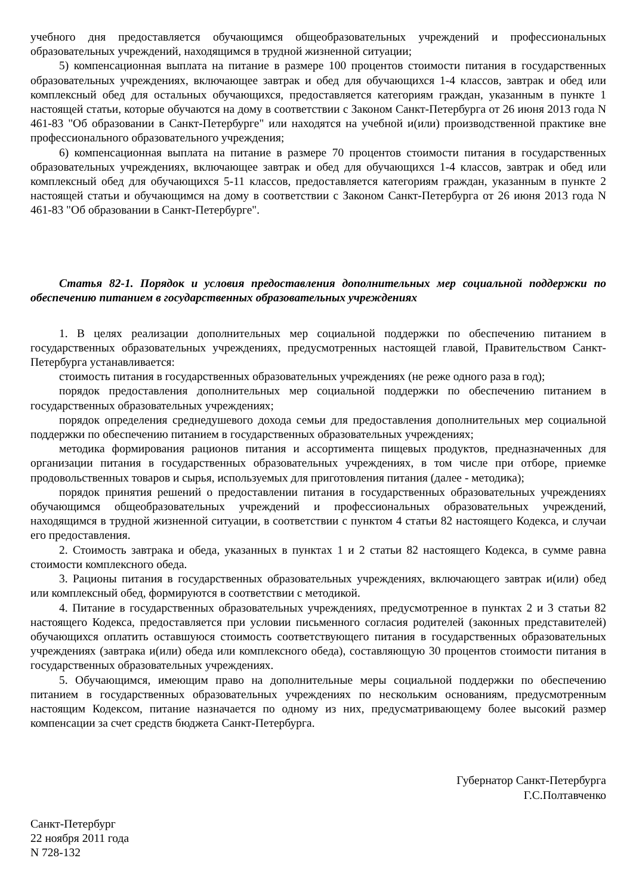учебного дня предоставляется обучающимся общеобразовательных учреждений и профессиональных образовательных учреждений, находящимся в трудной жизненной ситуации;
5) компенсационная выплата на питание в размере 100 процентов стоимости питания в государственных образовательных учреждениях, включающее завтрак и обед для обучающихся 1-4 классов, завтрак и обед или комплексный обед для остальных обучающихся, предоставляется категориям граждан, указанным в пункте 1 настоящей статьи, которые обучаются на дому в соответствии с Законом Санкт-Петербурга от 26 июня 2013 года N 461-83 "Об образовании в Санкт-Петербурге" или находятся на учебной и(или) производственной практике вне профессионального образовательного учреждения;
6) компенсационная выплата на питание в размере 70 процентов стоимости питания в государственных образовательных учреждениях, включающее завтрак и обед для обучающихся 1-4 классов, завтрак и обед или комплексный обед для обучающихся 5-11 классов, предоставляется категориям граждан, указанным в пункте 2 настоящей статьи и обучающимся на дому в соответствии с Законом Санкт-Петербурга от 26 июня 2013 года N 461-83 "Об образовании в Санкт-Петербурге".
Статья 82-1. Порядок и условия предоставления дополнительных мер социальной поддержки по обеспечению питанием в государственных образовательных учреждениях
1. В целях реализации дополнительных мер социальной поддержки по обеспечению питанием в государственных образовательных учреждениях, предусмотренных настоящей главой, Правительством Санкт-Петербурга устанавливается:
стоимость питания в государственных образовательных учреждениях (не реже одного раза в год);
порядок предоставления дополнительных мер социальной поддержки по обеспечению питанием в государственных образовательных учреждениях;
порядок определения среднедушевого дохода семьи для предоставления дополнительных мер социальной поддержки по обеспечению питанием в государственных образовательных учреждениях;
методика формирования рационов питания и ассортимента пищевых продуктов, предназначенных для организации питания в государственных образовательных учреждениях, в том числе при отборе, приемке продовольственных товаров и сырья, используемых для приготовления питания (далее - методика);
порядок принятия решений о предоставлении питания в государственных образовательных учреждениях обучающимся общеобразовательных учреждений и профессиональных образовательных учреждений, находящимся в трудной жизненной ситуации, в соответствии с пунктом 4 статьи 82 настоящего Кодекса, и случаи его предоставления.
2. Стоимость завтрака и обеда, указанных в пунктах 1 и 2 статьи 82 настоящего Кодекса, в сумме равна стоимости комплексного обеда.
3. Рационы питания в государственных образовательных учреждениях, включающего завтрак и(или) обед или комплексный обед, формируются в соответствии с методикой.
4. Питание в государственных образовательных учреждениях, предусмотренное в пунктах 2 и 3 статьи 82 настоящего Кодекса, предоставляется при условии письменного согласия родителей (законных представителей) обучающихся оплатить оставшуюся стоимость соответствующего питания в государственных образовательных учреждениях (завтрака и(или) обеда или комплексного обеда), составляющую 30 процентов стоимости питания в государственных образовательных учреждениях.
5. Обучающимся, имеющим право на дополнительные меры социальной поддержки по обеспечению питанием в государственных образовательных учреждениях по нескольким основаниям, предусмотренным настоящим Кодексом, питание назначается по одному из них, предусматривающему более высокий размер компенсации за счет средств бюджета Санкт-Петербурга.
Губернатор Санкт-Петербурга
Г.С.Полтавченко
Санкт-Петербург
22 ноября 2011 года
N 728-132